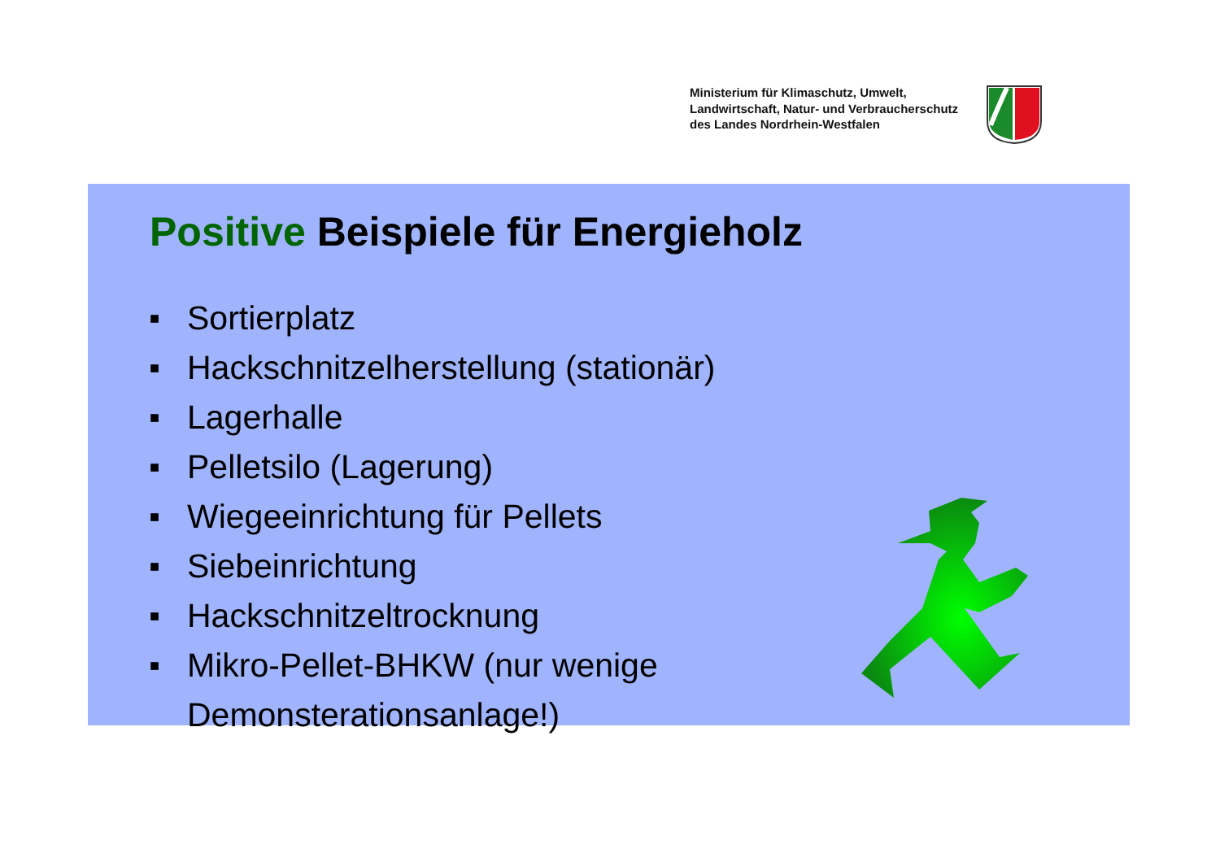Ministerium für Klimaschutz, Umwelt,
Landwirtschaft, Natur- und Verbraucherschutz
des Landes Nordrhein-Westfalen
Positive Beispiele für Energieholz
■ Sortierplatz
■ Hackschnitzelherstellung (stationär)
■ Lagerhalle
■ Pelletsilo (Lagerung)
■ Wiegeeinrichtung für Pellets
■ Siebeinrichtung
■ Hackschnitzeltrocknung
■ Mikro-Pellet-BHKW (nur wenige
Demonsterationsanlage!)